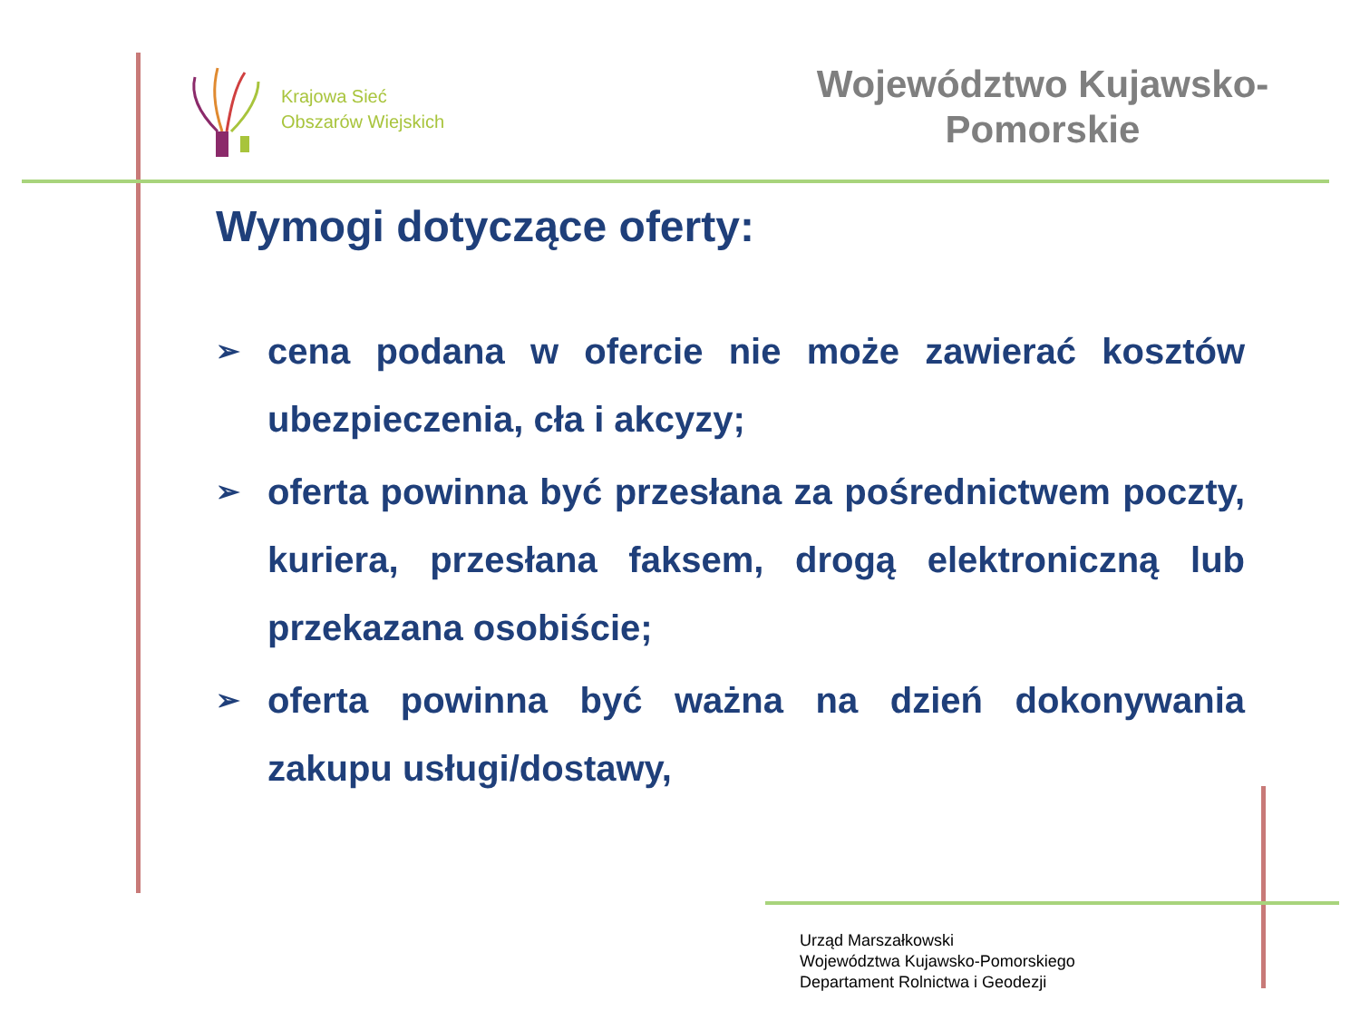Krajowa Sieć
Obszarów Wiejskich
Województwo Kujawsko-
Pomorskie
Wymogi dotyczące oferty:
➢ cena podana w ofercie nie może zawierać kosztów ubezpieczenia, cła i akcyzy;
➢ oferta powinna być przesłana za pośrednictwem poczty, kuriera, przesłana faksem, drogą elektroniczną lub przekazana osobiście;
➢ oferta powinna być ważna na dzień dokonywania zakupu usługi/dostawy,
Urząd Marszałkowski
Województwa Kujawsko-Pomorskiego
Departament Rolnictwa i Geodezji